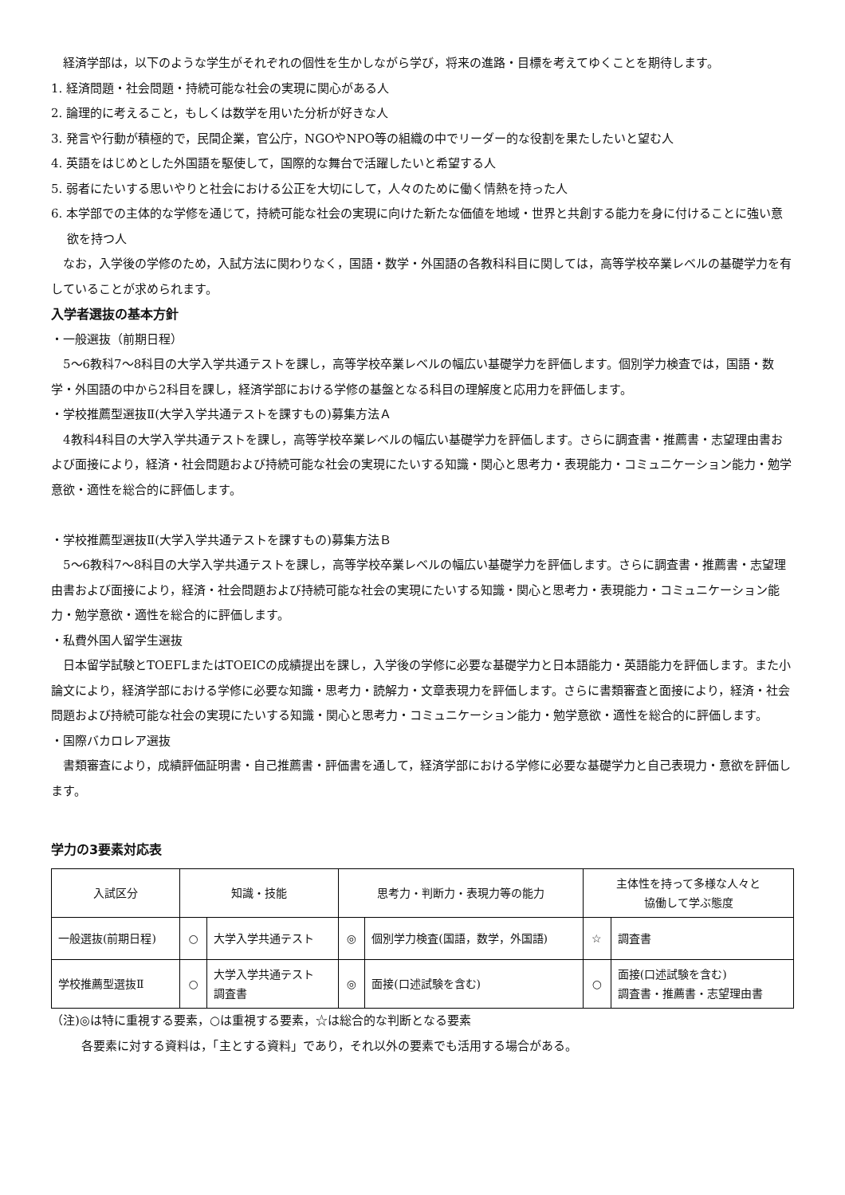経済学部は，以下のような学生がそれぞれの個性を生かしながら学び，将来の進路・目標を考えてゆくことを期待します。
1. 経済問題・社会問題・持続可能な社会の実現に関心がある人
2. 論理的に考えること，もしくは数学を用いた分析が好きな人
3. 発言や行動が積極的で，民間企業，官公庁，NGOやNPO等の組織の中でリーダー的な役割を果たしたいと望む人
4. 英語をはじめとした外国語を駆使して，国際的な舞台で活躍したいと希望する人
5. 弱者にたいする思いやりと社会における公正を大切にして，人々のために働く情熱を持った人
6. 本学部での主体的な学修を通じて，持続可能な社会の実現に向けた新たな価値を地域・世界と共創する能力を身に付けることに強い意欲を持つ人
なお，入学後の学修のため，入試方法に関わりなく，国語・数学・外国語の各教科科目に関しては，高等学校卒業レベルの基礎学力を有していることが求められます。
入学者選抜の基本方針
・一般選抜（前期日程）
5～6教科7～8科目の大学入学共通テストを課し，高等学校卒業レベルの幅広い基礎学力を評価します。個別学力検査では，国語・数学・外国語の中から2科目を課し，経済学部における学修の基盤となる科目の理解度と応用力を評価します。
・学校推薦型選抜Ⅱ(大学入学共通テストを課すもの)募集方法Ａ
4教科4科目の大学入学共通テストを課し，高等学校卒業レベルの幅広い基礎学力を評価します。さらに調査書・推薦書・志望理由書および面接により，経済・社会問題および持続可能な社会の実現にたいする知識・関心と思考力・表現能力・コミュニケーション能力・勉学意欲・適性を総合的に評価します。
・学校推薦型選抜Ⅱ(大学入学共通テストを課すもの)募集方法Ｂ
5～6教科7～8科目の大学入学共通テストを課し，高等学校卒業レベルの幅広い基礎学力を評価します。さらに調査書・推薦書・志望理由書および面接により，経済・社会問題および持続可能な社会の実現にたいする知識・関心と思考力・表現能力・コミュニケーション能力・勉学意欲・適性を総合的に評価します。
・私費外国人留学生選抜
日本留学試験とTOEFLまたはTOEICの成績提出を課し，入学後の学修に必要な基礎学力と日本語能力・英語能力を評価します。また小論文により，経済学部における学修に必要な知識・思考力・読解力・文章表現力を評価します。さらに書類審査と面接により，経済・社会問題および持続可能な社会の実現にたいする知識・関心と思考力・コミュニケーション能力・勉学意欲・適性を総合的に評価します。
・国際バカロレア選抜
書類審査により，成績評価証明書・自己推薦書・評価書を通して，経済学部における学修に必要な基礎学力と自己表現力・意欲を評価します。
学力の3要素対応表
| 入試区分 | 知識・技能 | | 思考力・判断力・表現力等の能力 | | 主体性を持って多様な人々と 協働して学ぶ態度 | |
| --- | --- | --- | --- | --- | --- | --- |
| 一般選抜(前期日程) | ○ | 大学入学共通テスト | ◎ | 個別学力検査(国語，数学，外国語) | ☆ | 調査書 |
| 学校推薦型選抜Ⅱ | ○ | 大学入学共通テスト 調査書 | ◎ | 面接(口述試験を含む) | ○ | 面接(口述試験を含む) 調査書・推薦書・志望理由書 |
（注)◎は特に重視する要素，○は重視する要素，☆は総合的な判断となる要素
各要素に対する資料は，「主とする資料」であり，それ以外の要素でも活用する場合がある。